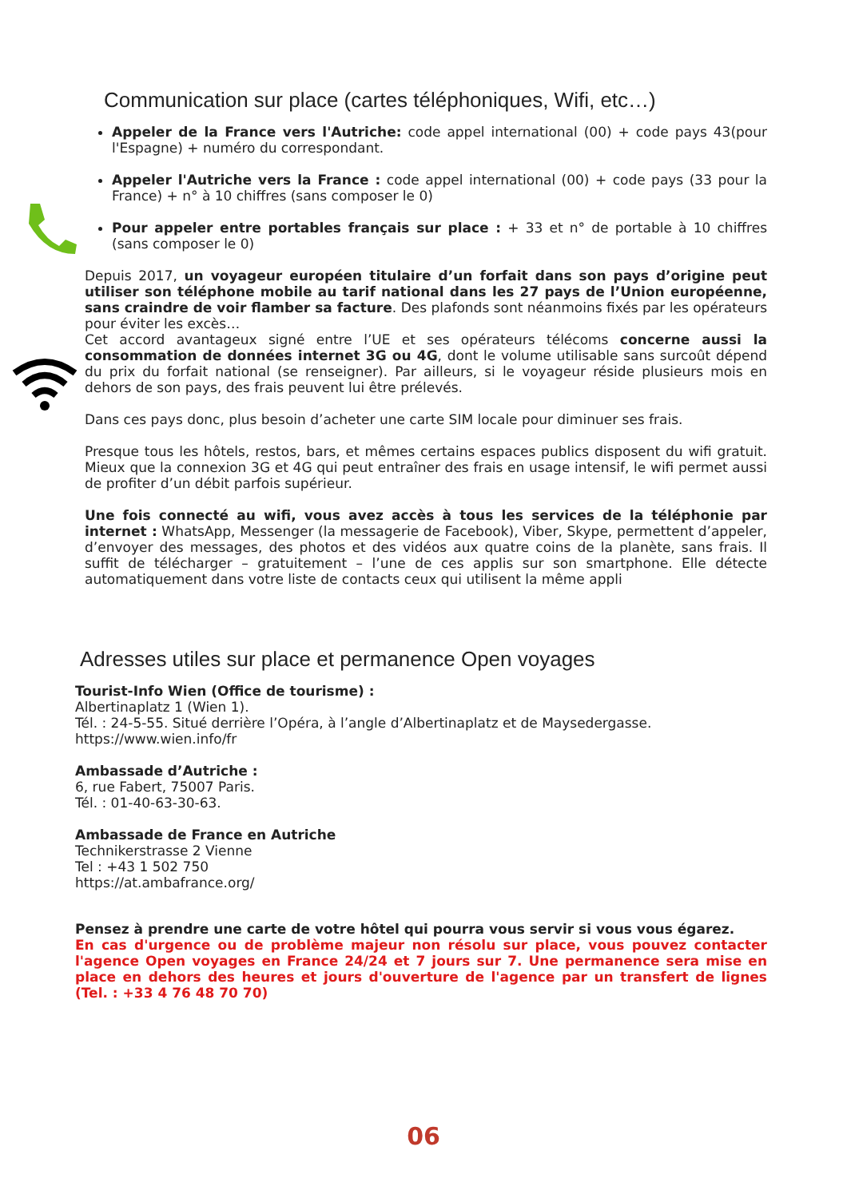Communication sur place (cartes téléphoniques, Wifi, etc…)
Appeler de la France vers l'Autriche: code appel international (00) + code pays 43(pour l'Espagne) + numéro du correspondant.
Appeler l'Autriche vers la France : code appel international (00) + code pays (33 pour la France) + n° à 10 chiffres (sans composer le 0)
Pour appeler entre portables français sur place : + 33 et n° de portable à 10 chiffres (sans composer le 0)
Depuis 2017, un voyageur européen titulaire d’un forfait dans son pays d’origine peut utiliser son téléphone mobile au tarif national dans les 27 pays de l’Union européenne, sans craindre de voir flamber sa facture. Des plafonds sont néanmoins fixés par les opérateurs pour éviter les excès…
Cet accord avantageux signé entre l’UE et ses opérateurs télécoms concerne aussi la consommation de données internet 3G ou 4G, dont le volume utilisable sans surcoût dépend du prix du forfait national (se renseigner). Par ailleurs, si le voyageur réside plusieurs mois en dehors de son pays, des frais peuvent lui être prélevés.
Dans ces pays donc, plus besoin d’acheter une carte SIM locale pour diminuer ses frais.
Presque tous les hôtels, restos, bars, et mêmes certains espaces publics disposent du wifi gratuit. Mieux que la connexion 3G et 4G qui peut entraîner des frais en usage intensif, le wifi permet aussi de profiter d’un débit parfois supérieur.
Une fois connecté au wifi, vous avez accès à tous les services de la téléphonie par internet : WhatsApp, Messenger (la messagerie de Facebook), Viber, Skype, permettent d’appeler, d’envoyer des messages, des photos et des vidéos aux quatre coins de la planète, sans frais. Il suffit de télécharger – gratuitement – l’une de ces applis sur son smartphone. Elle détecte automatiquement dans votre liste de contacts ceux qui utilisent la même appli
Adresses utiles sur place et permanence Open voyages
Tourist-Info Wien (Office de tourisme) :
Albertinaplatz 1 (Wien 1).
Tél. : 24-5-55. Situé derrière l’Opéra, à l’angle d’Albertinaplatz et de Maysedergasse.
https://www.wien.info/fr
Ambassade d’Autriche :
6, rue Fabert, 75007 Paris.
Tél. : 01-40-63-30-63.
Ambassade de France en Autriche
Technikerstrasse 2 Vienne
Tel : +43 1 502 750
https://at.ambafrance.org/
Pensez à prendre une carte de votre hôtel qui pourra vous servir si vous vous égarez.
En cas d'urgence ou de problème majeur non résolu sur place, vous pouvez contacter l'agence Open voyages en France 24/24 et 7 jours sur 7. Une permanence sera mise en place en dehors des heures et jours d'ouverture de l'agence par un transfert de lignes (Tel. : +33 4 76 48 70 70)
06